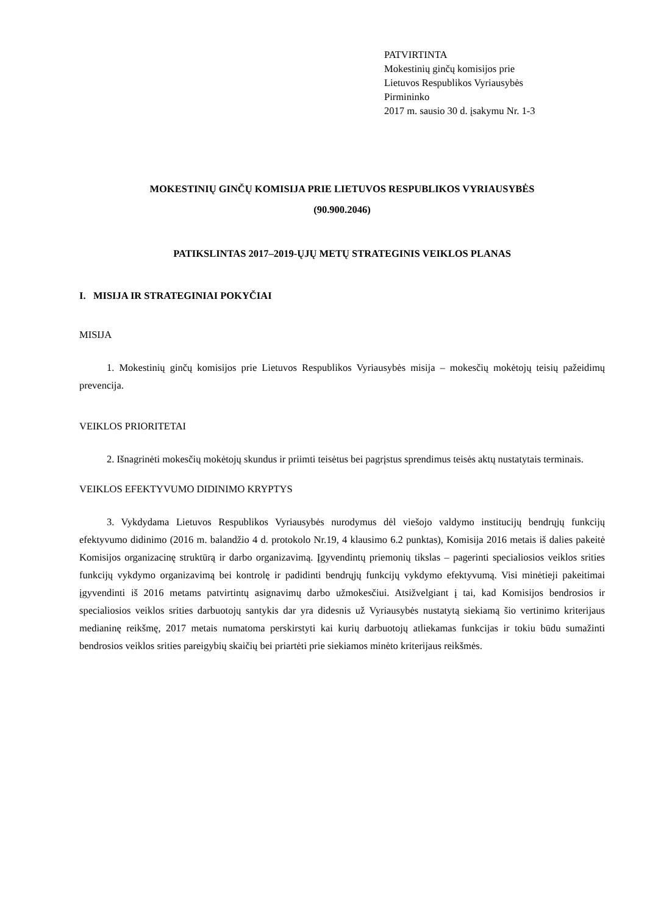PATVIRTINTA
Mokestinių ginčų komisijos prie
Lietuvos Respublikos Vyriausybės
Pirmininko
2017 m. sausio 30 d. įsakymu Nr. 1-3
MOKESTINIŲ GINČŲ KOMISIJA PRIE LIETUVOS RESPUBLIKOS VYRIAUSYBĖS
(90.900.2046)
PATIKSLINTAS 2017–2019-ŲJŲ METŲ STRATEGINIS VEIKLOS PLANAS
I. MISIJA IR STRATEGINIAI POKYČIAI
MISIJA
1. Mokestinių ginčų komisijos prie Lietuvos Respublikos Vyriausybės misija – mokesčių mokėtojų teisių pažeidimų prevencija.
VEIKLOS PRIORITETAI
2. Išnagrinėti mokesčių mokėtojų skundus ir priimti teisėtus bei pagrįstus sprendimus teisės aktų nustatytais terminais.
VEIKLOS EFEKTYVUMO DIDINIMO KRYPTYS
3. Vykdydama Lietuvos Respublikos Vyriausybės nurodymus dėl viešojo valdymo institucijų bendrųjų funkcijų efektyvumo didinimo (2016 m. balandžio 4 d. protokolo Nr.19, 4 klausimo 6.2 punktas), Komisija 2016 metais iš dalies pakeitė Komisijos organizacinę struktūrą ir darbo organizavimą. Įgyvendintų priemonių tikslas – pagerinti specialiosios veiklos srities funkcijų vykdymo organizavimą bei kontrolę ir padidinti bendrųjų funkcijų vykdymo efektyvumą. Visi minėtieji pakeitimai įgyvendinti iš 2016 metams patvirtintų asignavimų darbo užmokesčiui. Atsižvelgiant į tai, kad Komisijos bendrosios ir specialiosios veiklos srities darbuotojų santykis dar yra didesnis už Vyriausybės nustatytą siekiamą šio vertinimo kriterijaus medianinę reikšmę, 2017 metais numatoma perskirstyti kai kurių darbuotojų atliekamas funkcijas ir tokiu būdu sumažinti bendrosios veiklos srities pareigybių skaičių bei priartėti prie siekiamos minėto kriterijaus reikšmės.